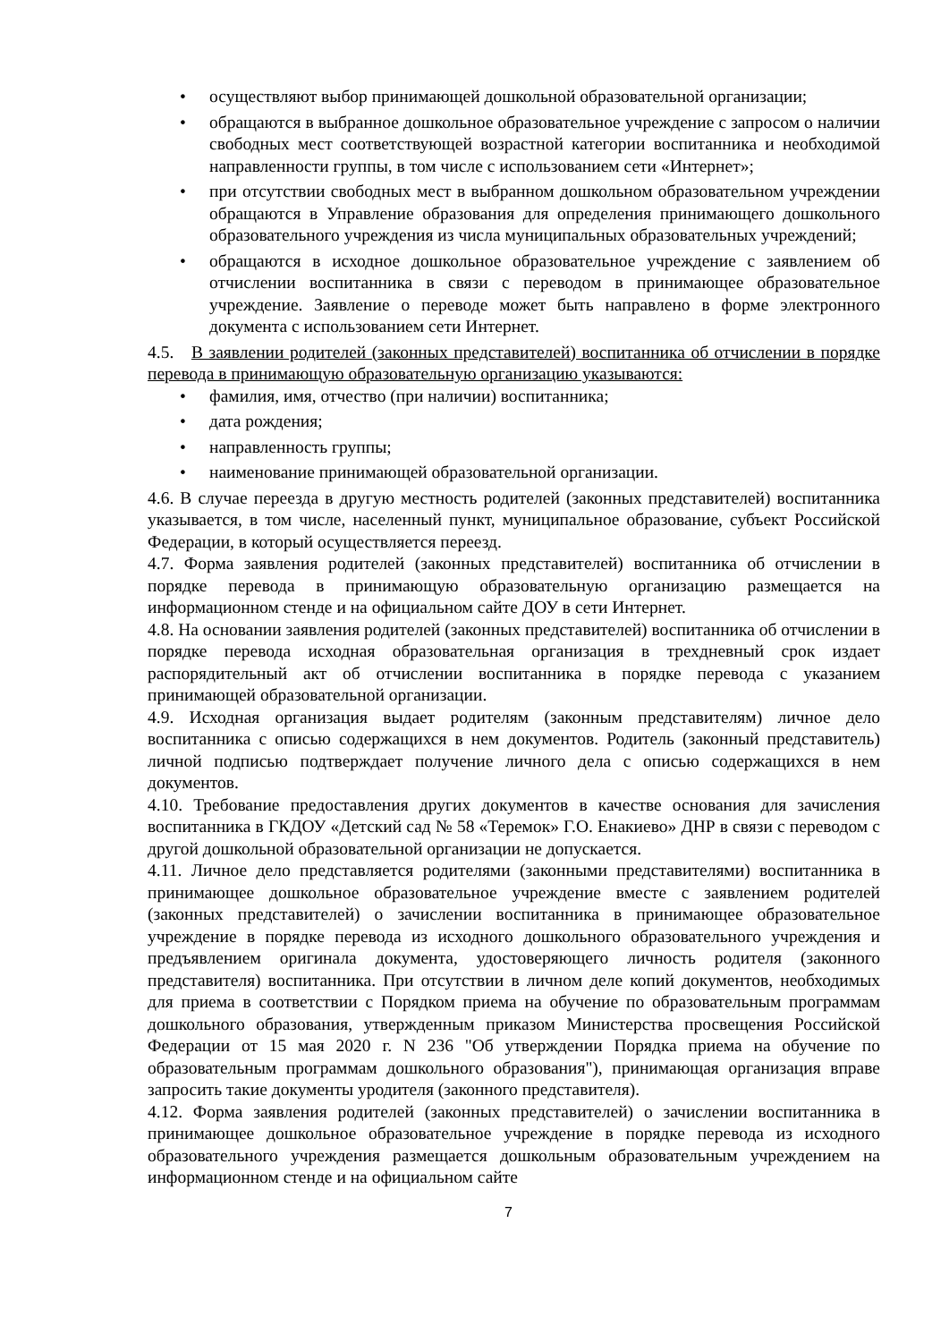• осуществляют выбор принимающей дошкольной образовательной организации;
• обращаются в выбранное дошкольное образовательное учреждение с запросом о наличии свободных мест соответствующей возрастной категории воспитанника и необходимой направленности группы, в том числе с использованием сети «Интернет»;
• при отсутствии свободных мест в выбранном дошкольном образовательном учреждении обращаются в Управление образования для определения принимающего дошкольного образовательного учреждения из числа муниципальных образовательных учреждений;
• обращаются в исходное дошкольное образовательное учреждение с заявлением об отчислении воспитанника в связи с переводом в принимающее образовательное учреждение. Заявление о переводе может быть направлено в форме электронного документа с использованием сети Интернет.
4.5. В заявлении родителей (законных представителей) воспитанника об отчислении в порядке перевода в принимающую образовательную организацию указываются:
• фамилия, имя, отчество (при наличии) воспитанника;
• дата рождения;
• направленность группы;
• наименование принимающей образовательной организации.
4.6. В случае переезда в другую местность родителей (законных представителей) воспитанника указывается, в том числе, населенный пункт, муниципальное образование, субъект Российской Федерации, в который осуществляется переезд.
4.7. Форма заявления родителей (законных представителей) воспитанника об отчислении в порядке перевода в принимающую образовательную организацию размещается на информационном стенде и на официальном сайте ДОУ в сети Интернет.
4.8. На основании заявления родителей (законных представителей) воспитанника об отчислении в порядке перевода исходная образовательная организация в трехдневный срок издает распорядительный акт об отчислении воспитанника в порядке перевода с указанием принимающей образовательной организации.
4.9. Исходная организация выдает родителям (законным представителям) личное дело воспитанника с описью содержащихся в нем документов. Родитель (законный представитель) личной подписью подтверждает получение личного дела с описью содержащихся в нем документов.
4.10. Требование предоставления других документов в качестве основания для зачисления воспитанника в ГКДОУ «Детский сад № 58 «Теремок» Г.О. Енакиево» ДНР в связи с переводом с другой дошкольной образовательной организации не допускается.
4.11. Личное дело представляется родителями (законными представителями) воспитанника в принимающее дошкольное образовательное учреждение вместе с заявлением родителей (законных представителей) о зачислении воспитанника в принимающее образовательное учреждение в порядке перевода из исходного дошкольного образовательного учреждения и предъявлением оригинала документа, удостоверяющего личность родителя (законного представителя) воспитанника. При отсутствии в личном деле копий документов, необходимых для приема в соответствии с Порядком приема на обучение по образовательным программам дошкольного образования, утвержденным приказом Министерства просвещения Российской Федерации от 15 мая 2020 г. N 236 "Об утверждении Порядка приема на обучение по образовательным программам дошкольного образования"), принимающая организация вправе запросить такие документы уродителя (законного представителя).
4.12. Форма заявления родителей (законных представителей) о зачислении воспитанника в принимающее дошкольное образовательное учреждение в порядке перевода из исходного образовательного учреждения размещается дошкольным образовательным учреждением на информационном стенде и на официальном сайте
7